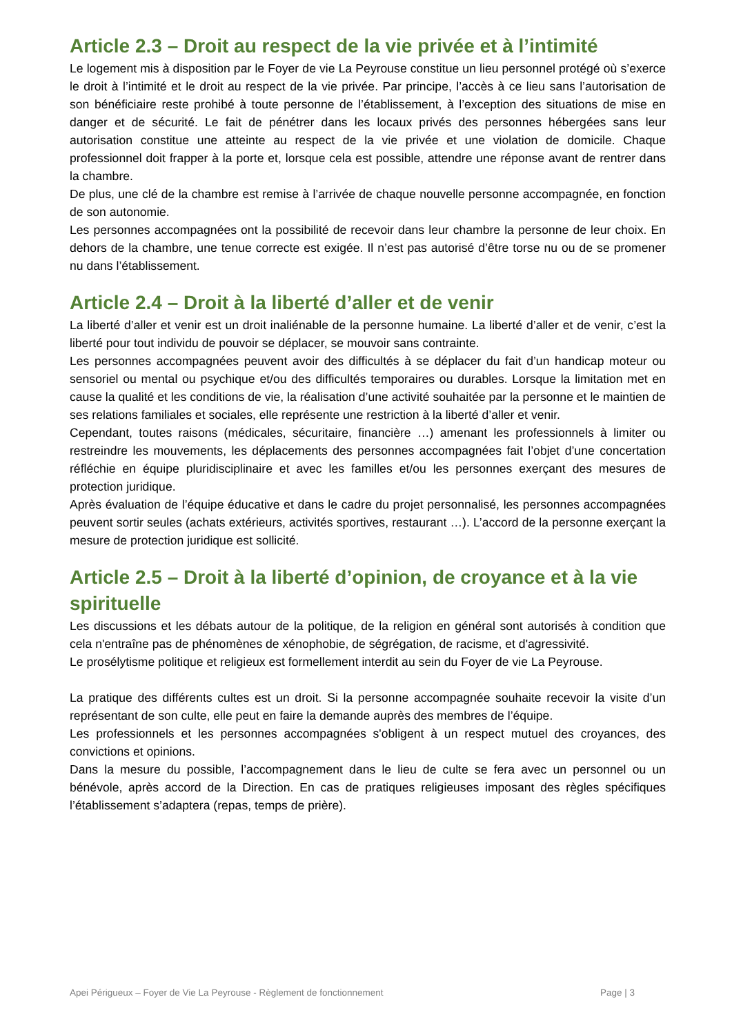Article 2.3 – Droit au respect de la vie privée et à l’intimité
Le logement mis à disposition par le Foyer de vie La Peyrouse constitue un lieu personnel protégé où s’exerce le droit à l’intimité et le droit au respect de la vie privée. Par principe, l’accès à ce lieu sans l’autorisation de son bénéficiaire reste prohibé à toute personne de l’établissement, à l’exception des situations de mise en danger et de sécurité. Le fait de pénétrer dans les locaux privés des personnes hébergées sans leur autorisation constitue une atteinte au respect de la vie privée et une violation de domicile. Chaque professionnel doit frapper à la porte et, lorsque cela est possible, attendre une réponse avant de rentrer dans la chambre.
De plus, une clé de la chambre est remise à l’arrivée de chaque nouvelle personne accompagnée, en fonction de son autonomie.
Les personnes accompagnées ont la possibilité de recevoir dans leur chambre la personne de leur choix. En dehors de la chambre, une tenue correcte est exigée. Il n’est pas autorisé d’être torse nu ou de se promener nu dans l’établissement.
Article 2.4 – Droit à la liberté d’aller et de venir
La liberté d’aller et venir est un droit inaliénable de la personne humaine. La liberté d’aller et de venir, c’est la liberté pour tout individu de pouvoir se déplacer, se mouvoir sans contrainte.
Les personnes accompagnées peuvent avoir des difficultés à se déplacer du fait d’un handicap moteur ou sensoriel ou mental ou psychique et/ou des difficultés temporaires ou durables. Lorsque la limitation met en cause la qualité et les conditions de vie, la réalisation d’une activité souhaitée par la personne et le maintien de ses relations familiales et sociales, elle représente une restriction à la liberté d’aller et venir.
Cependant, toutes raisons (médicales, sécuritaire, financière …) amenant les professionnels à limiter ou restreindre les mouvements, les déplacements des personnes accompagnées fait l’objet d’une concertation réfléchie en équipe pluridisciplinaire et avec les familles et/ou les personnes exerçant des mesures de protection juridique.
Après évaluation de l’équipe éducative et dans le cadre du projet personnalisé, les personnes accompagnées peuvent sortir seules (achats extérieurs, activités sportives, restaurant …). L’accord de la personne exerçant la mesure de protection juridique est sollicité.
Article 2.5 – Droit à la liberté d’opinion, de croyance et à la vie spirituelle
Les discussions et les débats autour de la politique, de la religion en général sont autorisés à condition que cela n'entraîne pas de phénomènes de xénophobie, de ségrégation, de racisme, et d'agressivité.
Le prosélytisme politique et religieux est formellement interdit au sein du Foyer de vie La Peyrouse.
La pratique des différents cultes est un droit. Si la personne accompagnée souhaite recevoir la visite d’un représentant de son culte, elle peut en faire la demande auprès des membres de l’équipe.
Les professionnels et les personnes accompagnées s'obligent à un respect mutuel des croyances, des convictions et opinions.
Dans la mesure du possible, l’accompagnement dans le lieu de culte se fera avec un personnel ou un bénévole, après accord de la Direction. En cas de pratiques religieuses imposant des règles spécifiques l’établissement s’adaptera (repas, temps de prière).
Apei Périgueux – Foyer de Vie La Peyrouse - Règlement de fonctionnement Page | 3